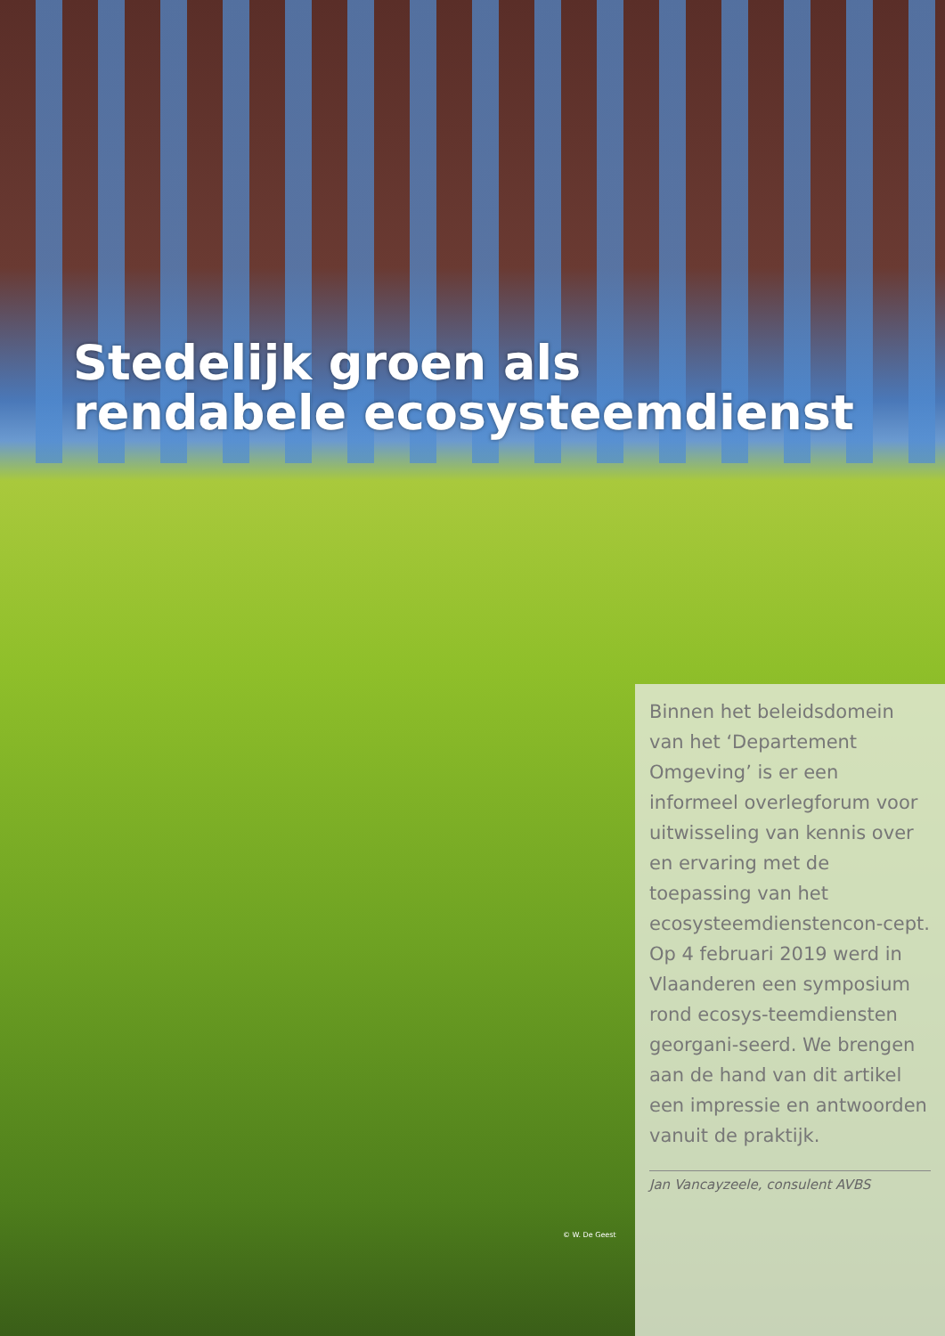Stedelijk groen als
rendabele ecosysteemdienst
© W. De Geest
Binnen het beleidsdomein van het ‘Departement Omgeving’ is er een informeel overlegforum voor uitwisseling van kennis over en ervaring met de toepassing van het ecosysteemdienstencon-cept. Op 4 februari 2019 werd in Vlaanderen een symposium rond ecosys-teemdiensten georgani-seerd. We brengen aan de hand van dit artikel een impressie en antwoorden vanuit de praktijk.
Jan Vancayzeele, consulent AVBS